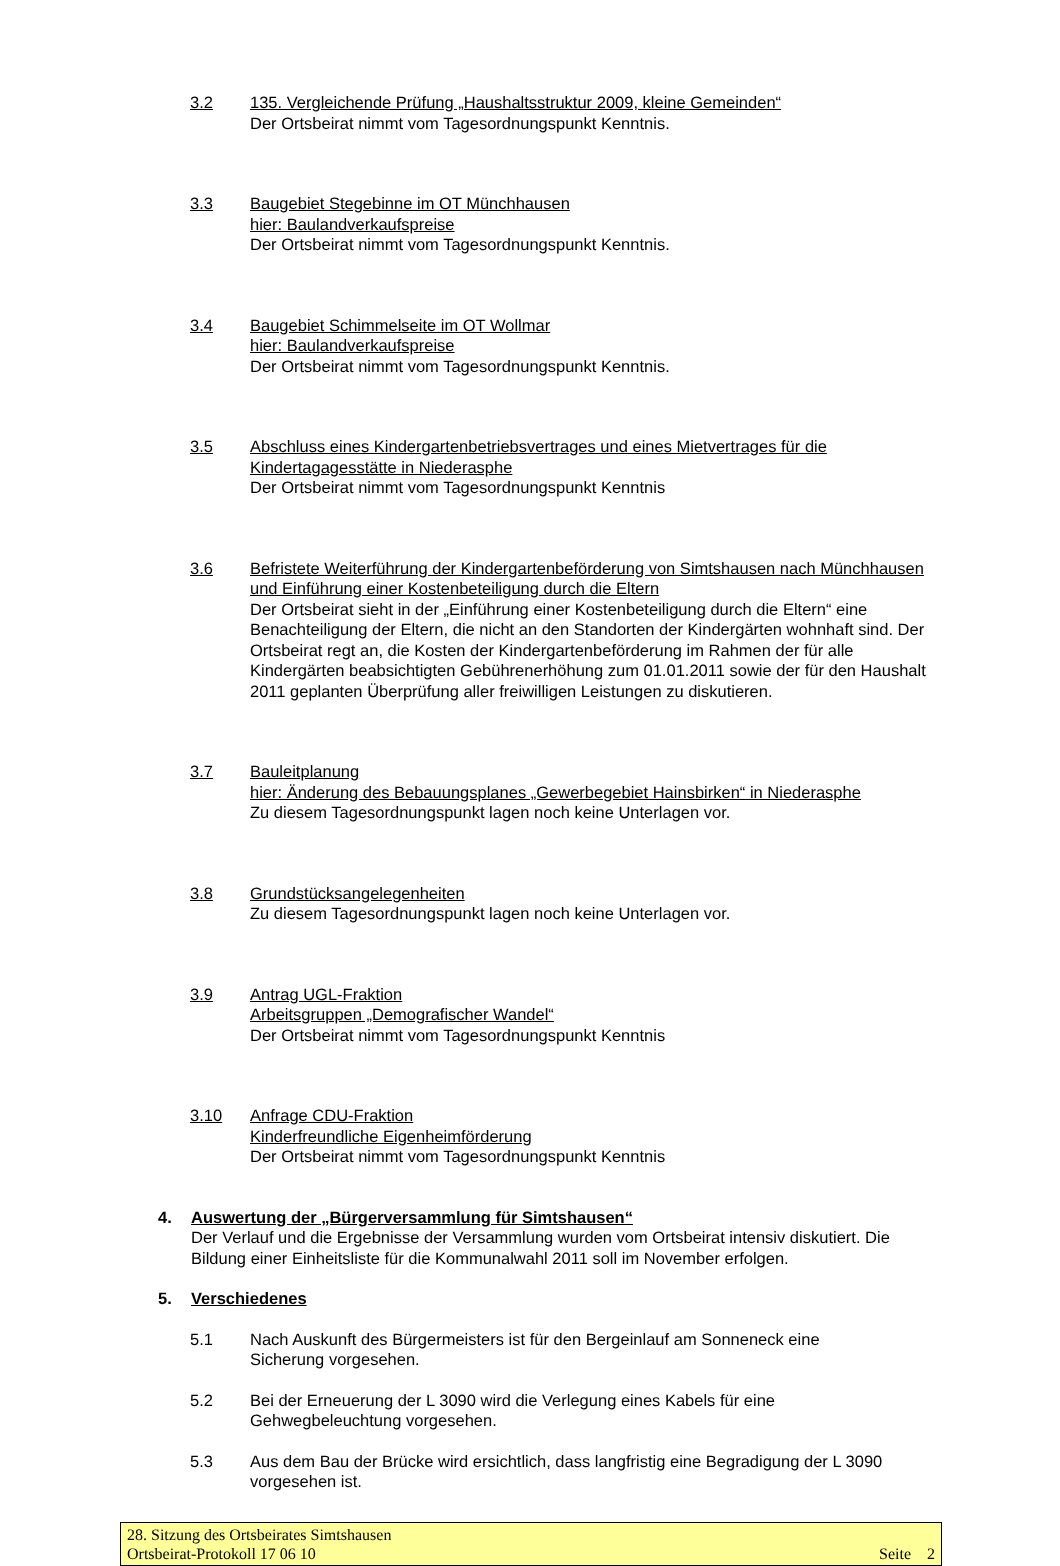3.2 135. Vergleichende Prüfung „Haushaltsstruktur 2009, kleine Gemeinden“
Der Ortsbeirat nimmt vom Tagesordnungspunkt Kenntnis.
3.3 Baugebiet Stegebinne im OT Münchhausen
hier: Baulandverkaufspreise
Der Ortsbeirat nimmt vom Tagesordnungspunkt Kenntnis.
3.4 Baugebiet Schimmelseite im OT Wollmar
hier: Baulandverkaufspreise
Der Ortsbeirat nimmt vom Tagesordnungspunkt Kenntnis.
3.5 Abschluss eines Kindergartenbetriebsvertrages und eines Mietvertrages für die Kindertagagesstätte in Niederasphe
Der Ortsbeirat nimmt vom Tagesordnungspunkt Kenntnis
3.6 Befristete Weiterführung der Kindergartenbeförderung von Simtshausen nach Münchhausen und Einführung einer Kostenbeteiligung durch die Eltern
Der Ortsbeirat sieht in der „Einführung einer Kostenbeteiligung durch die Eltern“ eine Benachteiligung der Eltern, die nicht an den Standorten der Kindergärten wohnhaft sind. Der Ortsbeirat regt an, die Kosten der Kindergartenbeförderung im Rahmen der für alle Kindergärten beabsichtigten Gebührenerhöhung zum 01.01.2011 sowie der für den Haushalt 2011 geplanten Überprüfung aller freiwilligen Leistungen zu diskutieren.
3.7 Bauleitplanung
hier: Änderung des Bebauungsplanes „Gewerbegebiet Hainsbirken“ in Niederasphe
Zu diesem Tagesordnungspunkt lagen noch keine Unterlagen vor.
3.8 Grundstücksangelegenheiten
Zu diesem Tagesordnungspunkt lagen noch keine Unterlagen vor.
3.9 Antrag UGL-Fraktion
Arbeitsgruppen „Demografischer Wandel“
Der Ortsbeirat nimmt vom Tagesordnungspunkt Kenntnis
3.10 Anfrage CDU-Fraktion
Kinderfreundliche Eigenheimförderung
Der Ortsbeirat nimmt vom Tagesordnungspunkt Kenntnis
4. Auswertung der „Bürgerversammlung für Simtshausen“
Der Verlauf und die Ergebnisse der Versammlung wurden vom Ortsbeirat intensiv diskutiert. Die Bildung einer Einheitsliste für die Kommunalwahl 2011 soll im November erfolgen.
5. Verschiedenes
5.1 Nach Auskunft des Bürgermeisters ist für den Bergeinlauf am Sonneneck eine Sicherung vorgesehen.
5.2 Bei der Erneuerung der L 3090 wird die Verlegung eines Kabels für eine Gehwegbeleuchtung vorgesehen.
5.3 Aus dem Bau der Brücke wird ersichtlich, dass langfristig eine Begradigung der L 3090 vorgesehen ist.
28. Sitzung des Ortsbeirates Simtshausen
Ortsbeirat-Protokoll 17 06 10 Seite 2